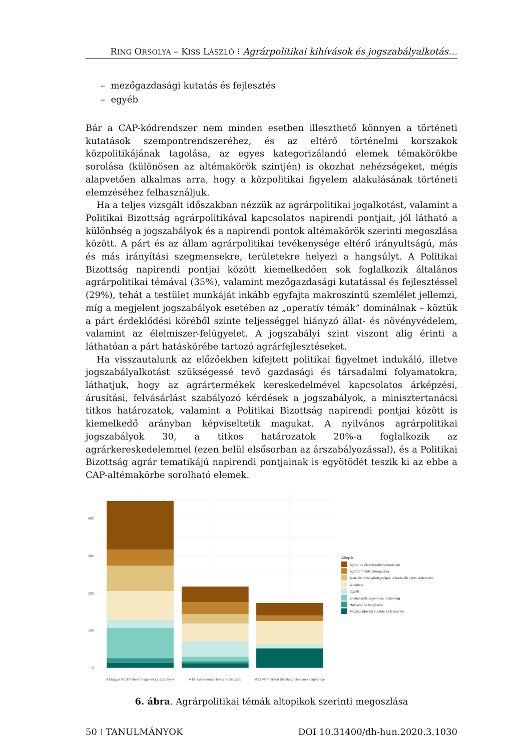RING ORSOLYA – KISS LÁSZLÓ ⁝ Agrárpolitikai kihívások és jogszabályalkotás…
– mezőgazdasági kutatás és fejlesztés
– egyéb
Bár a CAP-kódrendszer nem minden esetben illeszthető könnyen a történeti kutatások szempontrendszeréhez, és az eltérő történelmi korszakok közpolitikájának tagolása, az egyes kategorizálandó elemek témakörökbe sorolása (különösen az altémakörök szintjén) is okozhat nehézségeket, mégis alapvetően alkalmas arra, hogy a közpolitikai figyelem alakulásának történeti elemzéséhez felhasználjuk.
Ha a teljes vizsgált időszakban nézzük az agrárpolitikai jogalkotást, valamint a Politikai Bizottság agrárpolitikával kapcsolatos napirendi pontjait, jól látható a különbség a jogszabályok és a napirendi pontok altémakörök szerinti megoszlása között. A párt és az állam agrárpolitikai tevékenysége eltérő irányultságú, más és más irányítási szegmensekre, területekre helyezi a hangsúlyt. A Politikai Bizottság napirendi pontjai között kiemelkedően sok foglalkozik általános agrárpolitikai témával (35%), valamint mezőgazdasági kutatással és fejlesztéssel (29%), tehát a testület munkáját inkább egyfajta makroszintű szemlélet jellemzi, míg a megjelent jogszabályok esetében az „operatív témák” dominálnak – köztük a párt érdeklődési köréből szinte teljességgel hiányzó állat- és növényvédelem, valamint az élelmiszer-felügyelet. A jogszabályi szint viszont alig érinti a láthatóan a párt hatáskörébe tartozó agrárfejlesztéseket.
Ha visszautalunk az előzőekben kifejtett politikai figyelmet indukáló, illetve jogszabályalkotást szükségessé tevő gazdasági és társadalmi folyamatokra, láthatjuk, hogy az agrártermékek kereskedelmével kapcsolatos árképzési, árusítási, felvásárlást szabályozó kérdések a jogszabályok, a minisztertanácsi titkos határozatok, valamint a Politikai Bizottság napirendi pontjai között is kiemelkedő arányban képviseltetik magukat. A nyilvános agrárpolitikai jogszabályok 30, a titkos határozatok 20%-a foglalkozik az agrárkereskedelemmel (ezen belül elsősorban az árszabályozással), és a Politikai Bizottság agrár tematikájú napirendi pontjainak is egyötödét teszik ki az ebbe a CAP-altémakörbe sorolható elemek.
400
300
200
100
0
A Magyar Közlönyben megjelent jogszabályok
A Minisztertanács titkos határozatai
MSZMP Politikai Bizottság üléseinek napirendje
Altopik
Agrár- és élelmiszerkereskedelem
Agrártermelők támogatása
Állat- és növénybetegségek, a kártevők elleni védekezés
Általános
Egyéb
Élelmiszerfelügyelet és -biztonság
Halászat és horgászat
Mezőgazdasági kutatás és fejlesztés
6. ábra. Agrárpolitikai témák altopikok szerinti megoszlása
50 ⁝ TANULMÁNYOK DOI 10.31400/dh-hun.2020.3.1030